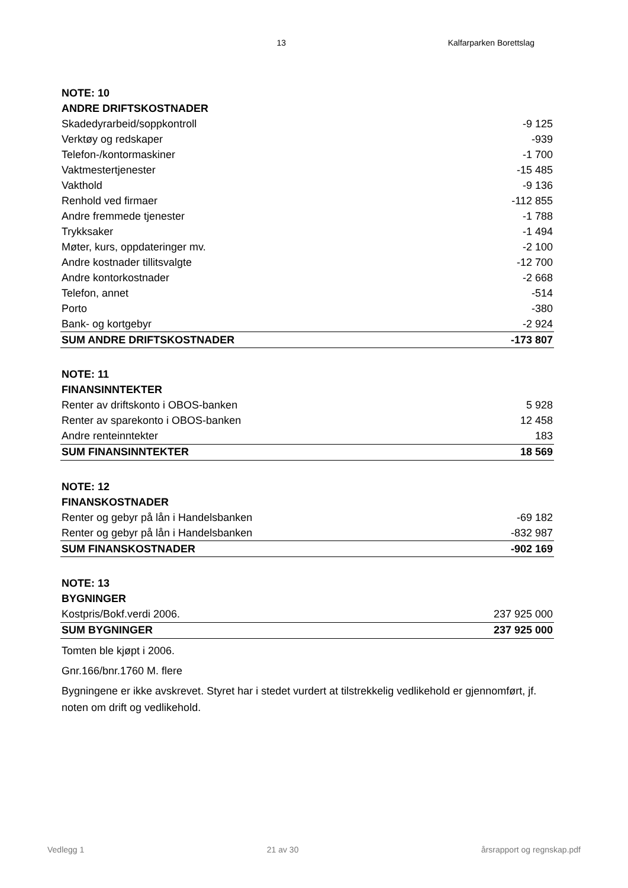13 Kalfarparken Borettslag
| NOTE: 10 | |
| ANDRE DRIFTSKOSTNADER | |
| Skadedyrarbeid/soppkontroll | -9 125 |
| Verktøy og redskaper | -939 |
| Telefon-/kontormaskiner | -1 700 |
| Vaktmestertjenester | -15 485 |
| Vakthold | -9 136 |
| Renhold ved firmaer | -112 855 |
| Andre fremmede tjenester | -1 788 |
| Trykksaker | -1 494 |
| Møter, kurs, oppdateringer mv. | -2 100 |
| Andre kostnader tillitsvalgte | -12 700 |
| Andre kontorkostnader | -2 668 |
| Telefon, annet | -514 |
| Porto | -380 |
| Bank- og kortgebyr | -2 924 |
| SUM ANDRE DRIFTSKOSTNADER | -173 807 |
| NOTE: 11 | |
| FINANSINNTEKTER | |
| Renter av driftskonto i OBOS-banken | 5 928 |
| Renter av sparekonto i OBOS-banken | 12 458 |
| Andre renteinntekter | 183 |
| SUM FINANSINNTEKTER | 18 569 |
| NOTE: 12 | |
| FINANSKOSTNADER | |
| Renter og gebyr på lån i Handelsbanken | -69 182 |
| Renter og gebyr på lån i Handelsbanken | -832 987 |
| SUM FINANSKOSTNADER | -902 169 |
| NOTE: 13 | |
| BYGNINGER | |
| Kostpris/Bokf.verdi 2006. | 237 925 000 |
| SUM BYGNINGER | 237 925 000 |
Tomten ble kjøpt i 2006.
Gnr.166/bnr.1760 M. flere
Bygningene er ikke avskrevet. Styret har i stedet vurdert at tilstrekkelig vedlikehold er gjennomført, jf. noten om drift og vedlikehold.
Vedlegg 1 21 av 30 årsrapport og regnskap.pdf